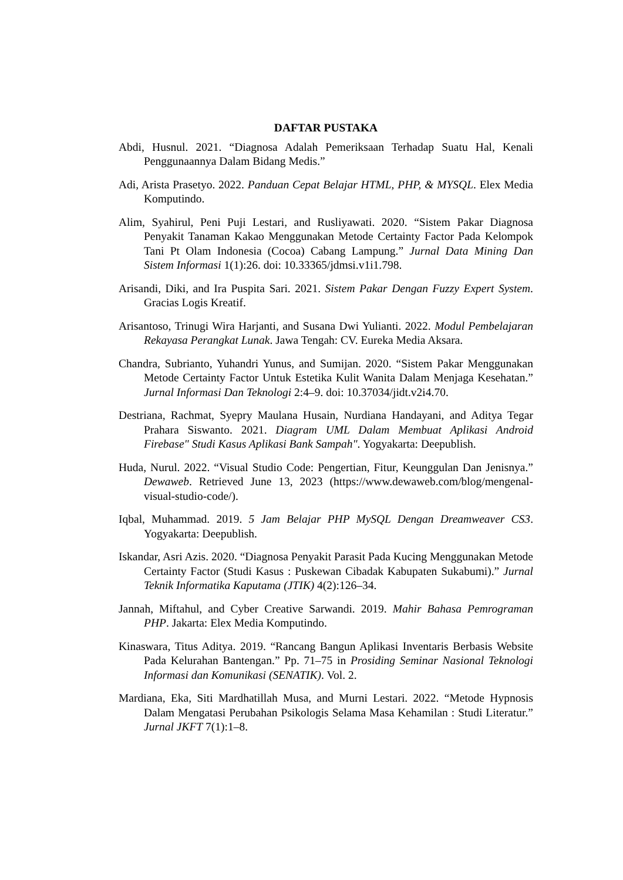DAFTAR PUSTAKA
Abdi, Husnul. 2021. “Diagnosa Adalah Pemeriksaan Terhadap Suatu Hal, Kenali Penggunaannya Dalam Bidang Medis.”
Adi, Arista Prasetyo. 2022. Panduan Cepat Belajar HTML, PHP, & MYSQL. Elex Media Komputindo.
Alim, Syahirul, Peni Puji Lestari, and Rusliyawati. 2020. “Sistem Pakar Diagnosa Penyakit Tanaman Kakao Menggunakan Metode Certainty Factor Pada Kelompok Tani Pt Olam Indonesia (Cocoa) Cabang Lampung.” Jurnal Data Mining Dan Sistem Informasi 1(1):26. doi: 10.33365/jdmsi.v1i1.798.
Arisandi, Diki, and Ira Puspita Sari. 2021. Sistem Pakar Dengan Fuzzy Expert System. Gracias Logis Kreatif.
Arisantoso, Trinugi Wira Harjanti, and Susana Dwi Yulianti. 2022. Modul Pembelajaran Rekayasa Perangkat Lunak. Jawa Tengah: CV. Eureka Media Aksara.
Chandra, Subrianto, Yuhandri Yunus, and Sumijan. 2020. “Sistem Pakar Menggunakan Metode Certainty Factor Untuk Estetika Kulit Wanita Dalam Menjaga Kesehatan.” Jurnal Informasi Dan Teknologi 2:4–9. doi: 10.37034/jidt.v2i4.70.
Destriana, Rachmat, Syepry Maulana Husain, Nurdiana Handayani, and Aditya Tegar Prahara Siswanto. 2021. Diagram UML Dalam Membuat Aplikasi Android Firebase" Studi Kasus Aplikasi Bank Sampah". Yogyakarta: Deepublish.
Huda, Nurul. 2022. “Visual Studio Code: Pengertian, Fitur, Keunggulan Dan Jenisnya.” Dewaweb. Retrieved June 13, 2023 (https://www.dewaweb.com/blog/mengenal-visual-studio-code/).
Iqbal, Muhammad. 2019. 5 Jam Belajar PHP MySQL Dengan Dreamweaver CS3. Yogyakarta: Deepublish.
Iskandar, Asri Azis. 2020. “Diagnosa Penyakit Parasit Pada Kucing Menggunakan Metode Certainty Factor (Studi Kasus : Puskewan Cibadak Kabupaten Sukabumi).” Jurnal Teknik Informatika Kaputama (JTIK) 4(2):126–34.
Jannah, Miftahul, and Cyber Creative Sarwandi. 2019. Mahir Bahasa Pemrograman PHP. Jakarta: Elex Media Komputindo.
Kinaswara, Titus Aditya. 2019. “Rancang Bangun Aplikasi Inventaris Berbasis Website Pada Kelurahan Bantengan.” Pp. 71–75 in Prosiding Seminar Nasional Teknologi Informasi dan Komunikasi (SENATIK). Vol. 2.
Mardiana, Eka, Siti Mardhatillah Musa, and Murni Lestari. 2022. “Metode Hypnosis Dalam Mengatasi Perubahan Psikologis Selama Masa Kehamilan : Studi Literatur.” Jurnal JKFT 7(1):1–8.